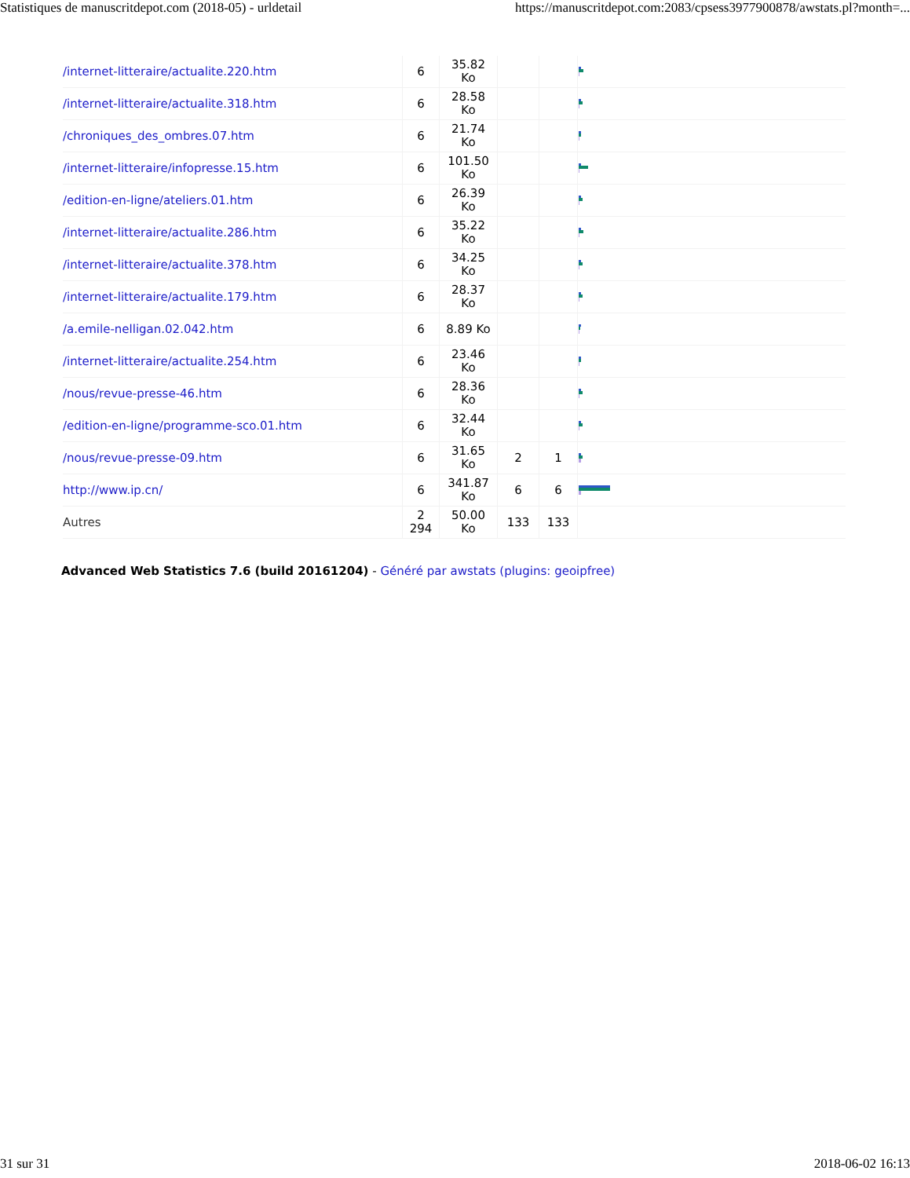Statistiques de manuscritdepot.com (2018-05) - urldetail https://manuscritdepot.com:2083/cpsess3977900878/awstats.pl?month=...
| /internet-litteraire/actualite.220.htm | 6 | 35.82 Ko | | | |
| /internet-litteraire/actualite.318.htm | 6 | 28.58 Ko | | | |
| /chroniques_des_ombres.07.htm | 6 | 21.74 Ko | | | |
| /internet-litteraire/infopresse.15.htm | 6 | 101.50 Ko | | | |
| /edition-en-ligne/ateliers.01.htm | 6 | 26.39 Ko | | | |
| /internet-litteraire/actualite.286.htm | 6 | 35.22 Ko | | | |
| /internet-litteraire/actualite.378.htm | 6 | 34.25 Ko | | | |
| /internet-litteraire/actualite.179.htm | 6 | 28.37 Ko | | | |
| /a.emile-nelligan.02.042.htm | 6 | 8.89 Ko | | | |
| /internet-litteraire/actualite.254.htm | 6 | 23.46 Ko | | | |
| /nous/revue-presse-46.htm | 6 | 28.36 Ko | | | |
| /edition-en-ligne/programme-sco.01.htm | 6 | 32.44 Ko | | | |
| /nous/revue-presse-09.htm | 6 | 31.65 Ko | 2 | 1 | |
| http://www.ip.cn/ | 6 | 341.87 Ko | 6 | 6 | |
| Autres | 2 294 | 50.00 Ko | 133 | 133 | |
Advanced Web Statistics 7.6 (build 20161204) - Généré par awstats (plugins: geoipfree)
31 sur 31 2018-06-02 16:13